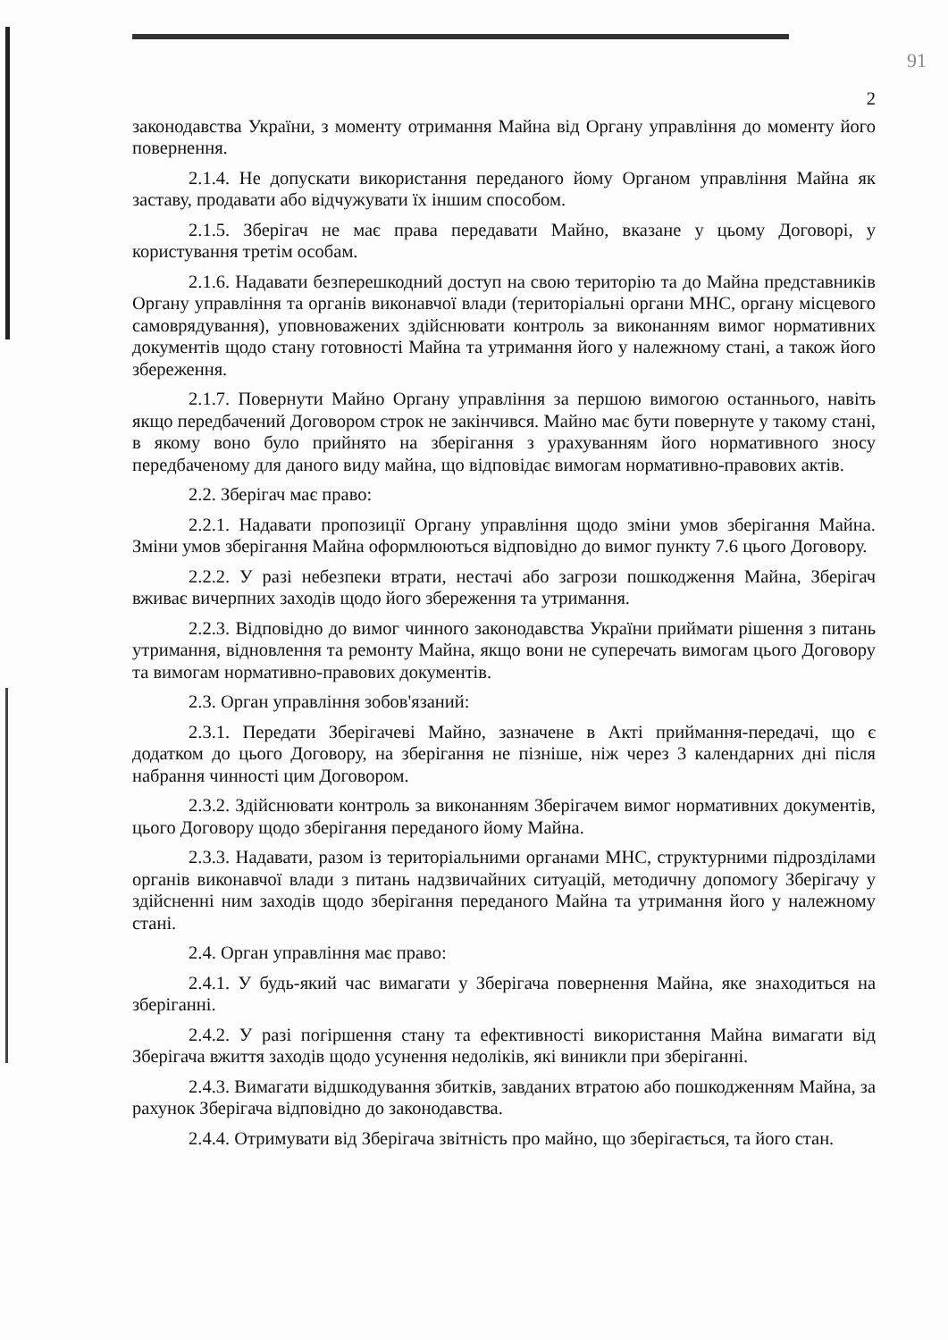91
2
законодавства України, з моменту отримання Майна від Органу управління до моменту його повернення.
2.1.4. Не допускати використання переданого йому Органом управління Майна як заставу, продавати або відчужувати їх іншим способом.
2.1.5. Зберігач не має права передавати Майно, вказане у цьому Договорі, у користування третім особам.
2.1.6. Надавати безперешкодний доступ на свою територію та до Майна представників Органу управління та органів виконавчої влади (територіальні органи МНС, органу місцевого самоврядування), уповноважених здійснювати контроль за виконанням вимог нормативних документів щодо стану готовності Майна та утримання його у належному стані, а також його збереження.
2.1.7. Повернути Майно Органу управління за першою вимогою останнього, навіть якщо передбачений Договором строк не закінчився. Майно має бути повернуте у такому стані, в якому воно було прийнято на зберігання з урахуванням його нормативного зносу передбаченому для даного виду майна, що відповідає вимогам нормативно-правових актів.
2.2. Зберігач має право:
2.2.1. Надавати пропозиції Органу управління щодо зміни умов зберігання Майна. Зміни умов зберігання Майна оформлюються відповідно до вимог пункту 7.6 цього Договору.
2.2.2. У разі небезпеки втрати, нестачі або загрози пошкодження Майна, Зберігач вживає вичерпних заходів щодо його збереження та утримання.
2.2.3. Відповідно до вимог чинного законодавства України приймати рішення з питань утримання, відновлення та ремонту Майна, якщо вони не суперечать вимогам цього Договору та вимогам нормативно-правових документів.
2.3. Орган управління зобов'язаний:
2.3.1. Передати Зберігачеві Майно, зазначене в Акті приймання-передачі, що є додатком до цього Договору, на зберігання не пізніше, ніж через 3 календарних дні після набрання чинності цим Договором.
2.3.2. Здійснювати контроль за виконанням Зберігачем вимог нормативних документів, цього Договору щодо зберігання переданого йому Майна.
2.3.3. Надавати, разом із територіальними органами МНС, структурними підрозділами органів виконавчої влади з питань надзвичайних ситуацій, методичну допомогу Зберігачу у здійсненні ним заходів щодо зберігання переданого Майна та утримання його у належному стані.
2.4. Орган управління має право:
2.4.1. У будь-який час вимагати у Зберігача повернення Майна, яке знаходиться на зберіганні.
2.4.2. У разі погіршення стану та ефективності використання Майна вимагати від Зберігача вжиття заходів щодо усунення недоліків, які виникли при зберіганні.
2.4.3. Вимагати відшкодування збитків, завданих втратою або пошкодженням Майна, за рахунок Зберігача відповідно до законодавства.
2.4.4. Отримувати від Зберігача звітність про майно, що зберігається, та його стан.